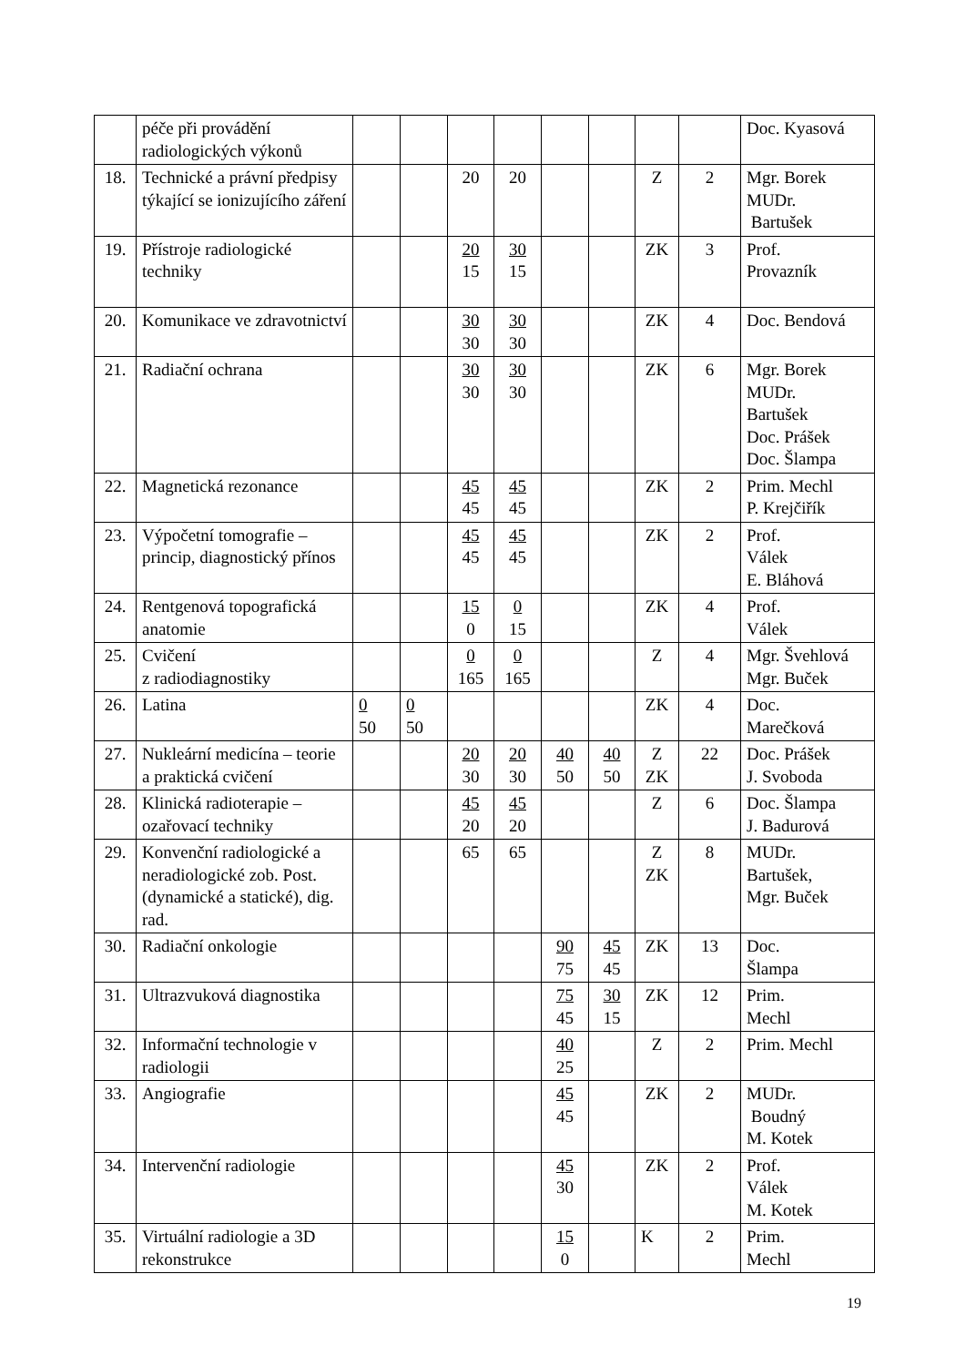| | péče při provádění radiologických výkonů | | | | | | | | | Doc. Kyasová |
| 18. | Technické a právní předpisy týkající se ionizujícího záření | | | 20 | 20 | | | Z | 2 | Mgr. Borek MUDr. Bartušek |
| 19. | Přístroje radiologické techniky | | | 20 15 | 30 15 | | | ZK | 3 | Prof. Provazník |
| 20. | Komunikace ve zdravotnictví | | | 30 30 | 30 30 | | | ZK | 4 | Doc. Bendová |
| 21. | Radiační ochrana | | | 30 30 | 30 30 | | | ZK | 6 | Mgr. Borek MUDr. Bartušek Doc. Prášek Doc. Šlampa |
| 22. | Magnetická rezonance | | | 45 45 | 45 45 | | | ZK | 2 | Prim. Mechl P. Krejčiřík |
| 23. | Výpočetní tomografie – princip, diagnostický přínos | | | 45 45 | 45 45 | | | ZK | 2 | Prof. Válek E. Bláhová |
| 24. | Rentgenová topografická anatomie | | | 15 0 | 0 15 | | | ZK | 4 | Prof. Válek |
| 25. | Cvičení z radiodiagnostiky | | | 0 165 | 0 165 | | | Z | 4 | Mgr. Švehlová Mgr. Buček |
| 26. | Latina | 0 50 | 0 50 | | | | | ZK | 4 | Doc. Marečková |
| 27. | Nukleární medicína – teorie a praktická cvičení | | | 20 30 | 20 30 | 40 50 | 40 50 | Z ZK | 22 | Doc. Prášek J. Svoboda |
| 28. | Klinická radioterapie – ozařovací techniky | | | 45 20 | 45 20 | | | Z | 6 | Doc. Šlampa J. Badurová |
| 29. | Konvenční radiologické a neradiologické zob. Post. (dynamické a statické), dig. rad. | | | 65 | 65 | | | Z ZK | 8 | MUDr. Bartušek, Mgr. Buček |
| 30. | Radiační onkologie | | | | | 90 75 | 45 45 | ZK | 13 | Doc. Šlampa |
| 31. | Ultrazvuková diagnostika | | | | | 75 45 | 30 15 | ZK | 12 | Prim. Mechl |
| 32. | Informační technologie v radiologii | | | | | 40 25 | | Z | 2 | Prim. Mechl |
| 33. | Angiografie | | | | | 45 45 | | ZK | 2 | MUDr. Boudný M. Kotek |
| 34. | Intervenční radiologie | | | | | 45 30 | | ZK | 2 | Prof. Válek M. Kotek |
| 35. | Virtuální radiologie a 3D rekonstrukce | | | | | 15 0 | | K | 2 | Prim. Mechl |
19